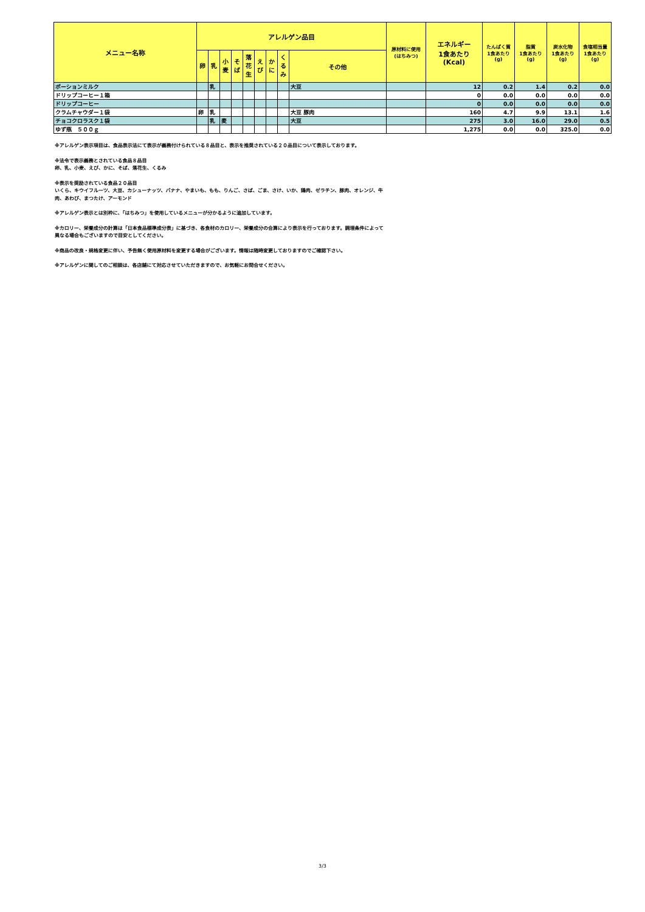| メニュー名称 | アレルゲン品目 | | | | | | | | | 原材料に使用 (はちみつ) | エネルギー 1食あたり (Kcal) | たんぱく質 1食あたり (g) | 脂質 1食あたり (g) | 炭水化物 1食あたり (g) | 食塩相当量 1食あたり (g) |
| --- | --- | --- | --- | --- | --- | --- | --- | --- | --- | --- | --- | --- | --- | --- | --- |
| | 卵 | 乳 | 小 麦 | そ ば | 落 花 生 | え び | か に | く る み | その他 | | | | | | |
| ポーションミルク | | 乳 | | | | | | | 大豆 | | 12 | 0.2 | 1.4 | 0.2 | 0.0 |
| ドリップコーヒー１箱 | | | | | | | | | | | 0 | 0.0 | 0.0 | 0.0 | 0.0 |
| ドリップコーヒー | | | | | | | | | | | 0 | 0.0 | 0.0 | 0.0 | 0.0 |
| クラムチャウダー１袋 | 卵 | 乳 | | | | | | | 大豆 豚肉 | | 160 | 4.7 | 9.9 | 13.1 | 1.6 |
| チョコクロラスク１袋 | | 乳 | 麦 | | | | | | 大豆 | | 275 | 3.0 | 16.0 | 29.0 | 0.5 |
| ゆず瓶 ５００ｇ | | | | | | | | | | | 1,275 | 0.0 | 0.0 | 325.0 | 0.0 |
※アレルゲン表示項目は、食品表示法にて表示が義務付けられている８品目と、表示を推奨されている２０品目について表示しております。
※法令で表示義務とされている食品８品目
卵、乳、小麦、えび、かに、そば、落花生、くるみ
※表示を奨励されている食品２０品目
いくら、キウイフルーツ、大豆、カシューナッツ、バナナ、やまいも、もも、りんご、さば、ごま、さけ、いか、鶏肉、ゼラチン、豚肉、オレンジ、牛
肉、あわび、まつたけ、アーモンド
※アレルゲン表示とは別枠に、「はちみつ」を使用しているメニューが分かるように追加しています。
※カロリー、栄養成分の計算は「日本食品標準成分表」に基づき、各食材のカロリー、栄養成分の合算により表示を行っております。調理条件によって
異なる場合もございますので目安としてください。
※商品の改良・規格変更に伴い、予告無く使用原材料を変更する場合がございます。情報は随時変更しておりますのでご確認下さい。
※アレルゲンに関してのご相談は、各店舗にて対応させていただきますので、お気軽にお問合せください。
3/3